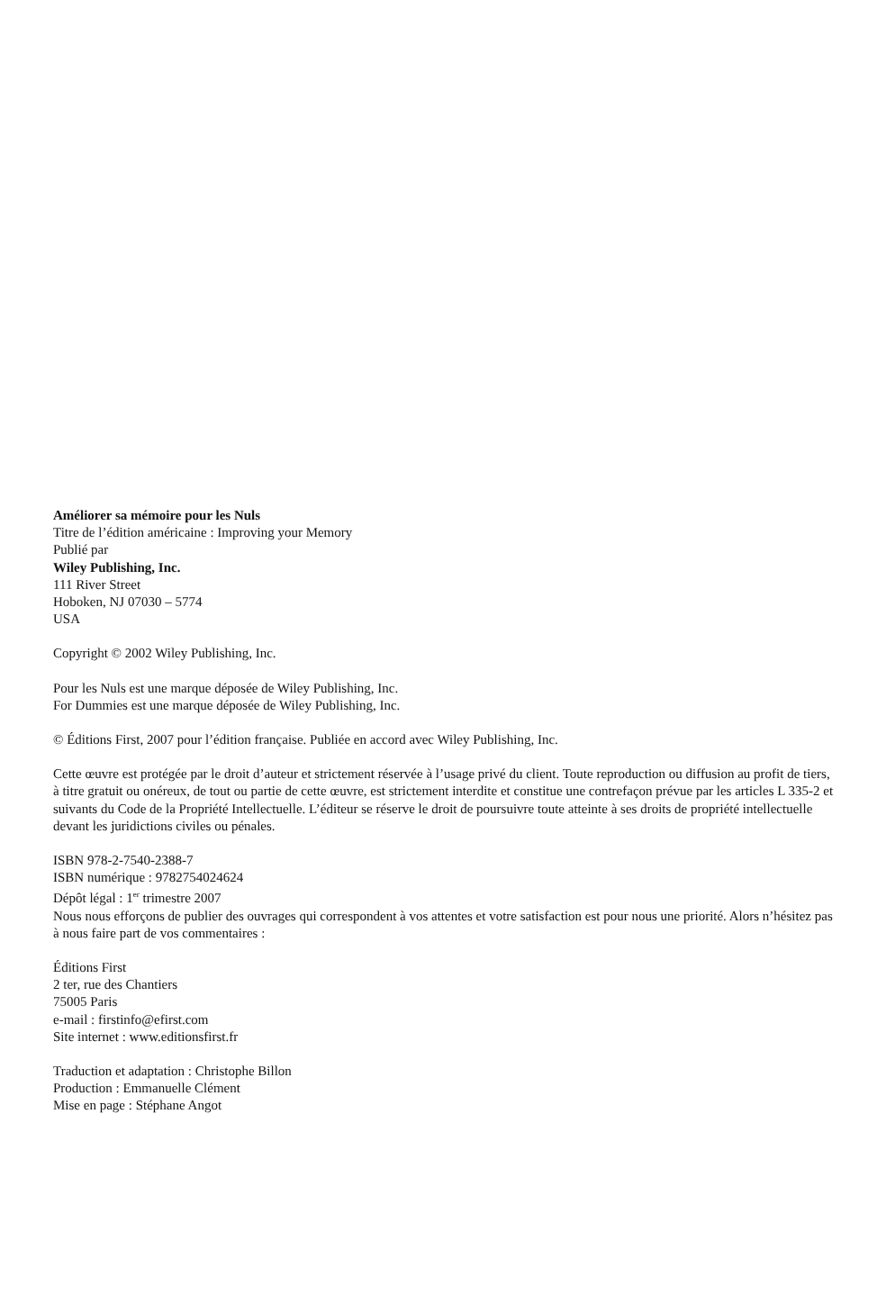Améliorer sa mémoire pour les Nuls
Titre de l’édition américaine : Improving your Memory
Publié par
Wiley Publishing, Inc.
111 River Street
Hoboken, NJ 07030 – 5774
USA
Copyright © 2002 Wiley Publishing, Inc.
Pour les Nuls est une marque déposée de Wiley Publishing, Inc.
For Dummies est une marque déposée de Wiley Publishing, Inc.
© Éditions First, 2007 pour l’édition française. Publiée en accord avec Wiley Publishing, Inc.
Cette œuvre est protégée par le droit d’auteur et strictement réservée à l’usage privé du client. Toute reproduction ou diffusion au profit de tiers, à titre gratuit ou onéreux, de tout ou partie de cette œuvre, est strictement interdite et constitue une contrefaçon prévue par les articles L 335-2 et suivants du Code de la Propriété Intellectuelle. L’éditeur se réserve le droit de poursuivre toute atteinte à ses droits de propriété intellectuelle devant les juridictions civiles ou pénales.
ISBN 978-2-7540-2388-7
ISBN numérique : 9782754024624
Dépôt légal : 1<sup>er</sup> trimestre 2007
Nous nous efforçons de publier des ouvrages qui correspondent à vos attentes et votre satisfaction est pour nous une priorité. Alors n’hésitez pas à nous faire part de vos commentaires :
Éditions First
2 ter, rue des Chantiers
75005 Paris
e-mail : firstinfo@efirst.com
Site internet : www.editionsfirst.fr
Traduction et adaptation : Christophe Billon
Production : Emmanuelle Clément
Mise en page : Stéphane Angot